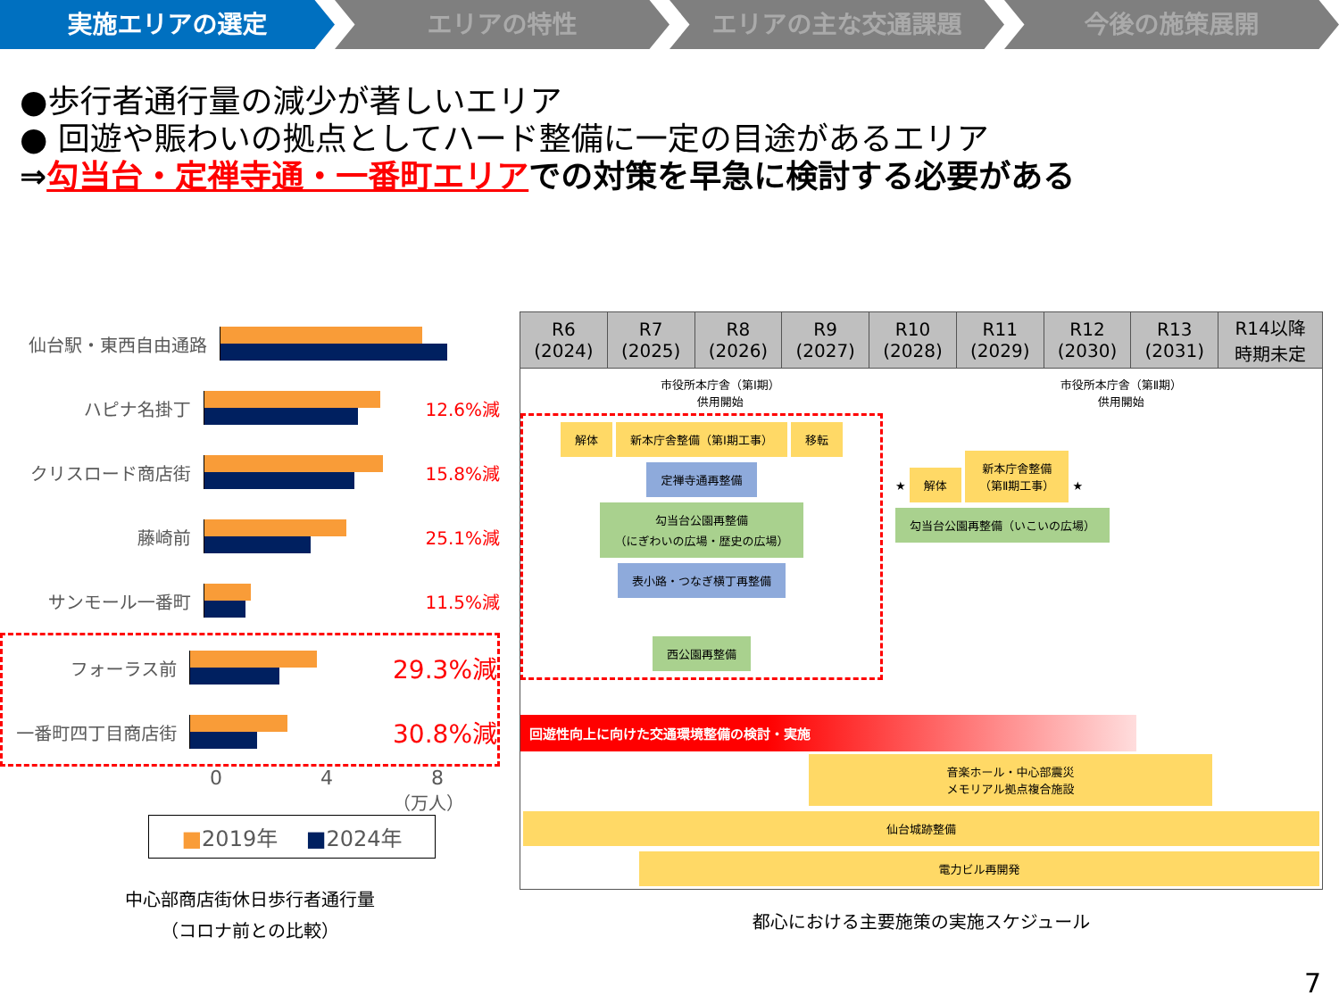実施エリアの選定 エリアの特性 エリアの主な交通課題 今後の施策展開
●歩行者通行量の減少が著しいエリア
● 回遊や賑わいの拠点としてハード整備に一定の目途があるエリア
⇒勾当台・定禅寺通・一番町エリアでの対策を早急に検討する必要がある
仙台駅・東西自由通路
ハピナ名掛丁 12.6%減
クリスロード商店街 15.8%減
藤崎前 25.1%減
サンモール一番町 11.5%減
フォーラス前
29.3%減
一番町四丁目商店街
30.8%減
0 4 8
（万人）
■2019年 　■2024年
中心部商店街休日歩行者通行量
（コロナ前との比較）
| R6 (2024) | R7 (2025) | R8 (2026) | R9 (2027) | R10 (2028) | R11 (2029) | R12 (2030) | R13 (2031) | R14以降 時期未定 |
| --- | --- | --- | --- | --- | --- | --- | --- | --- |
| 市役所本庁舎（第Ⅰ期） 供用開始 市役所本庁舎（第Ⅱ期） 供用開始 解体 新本庁舎整備（第Ⅰ期工事） 移転 定禅寺通再整備 勾当台公園再整備 （にぎわいの広場・歴史の広場） 表小路・つなぎ横丁再整備 西公園再整備 ★ 解体 新本庁舎整備 （第Ⅱ期工事） ★ 勾当台公園再整備（いこいの広場） 回遊性向上に向けた交通環境整備の検討・実施 音楽ホール・中心部震災 メモリアル拠点複合施設 仙台城跡整備 電力ビル再開発 | | | | | | | | |
都心における主要施策の実施スケジュール
7